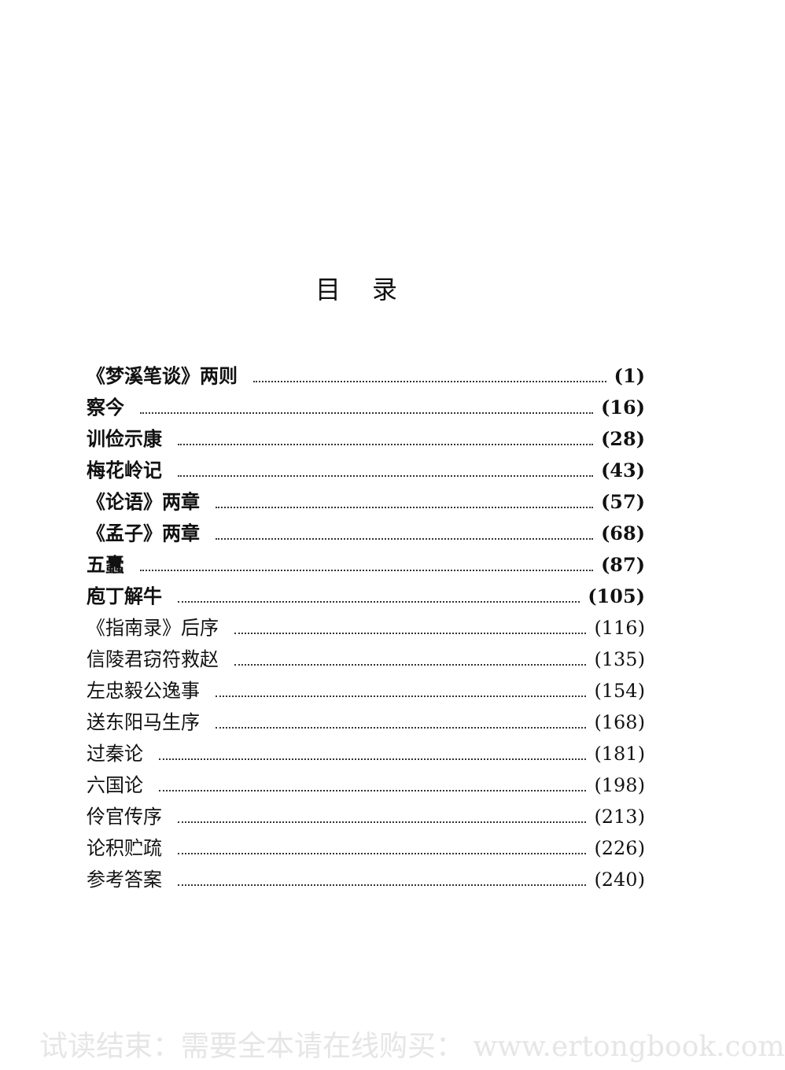目录
《梦溪笔谈》两则 (1)
察今 (16)
训俭示康 (28)
梅花岭记 (43)
《论语》两章 (57)
《孟子》两章 (68)
五蠹 (87)
庖丁解牛 (105)
《指南录》后序 (116)
信陵君窃符救赵 (135)
左忠毅公逸事 (154)
送东阳马生序 (168)
过秦论 (181)
六国论 (198)
伶官传序 (213)
论积贮疏 (226)
参考答案 (240)
试读结束：需要全本请在线购买： www.ertongbook.com